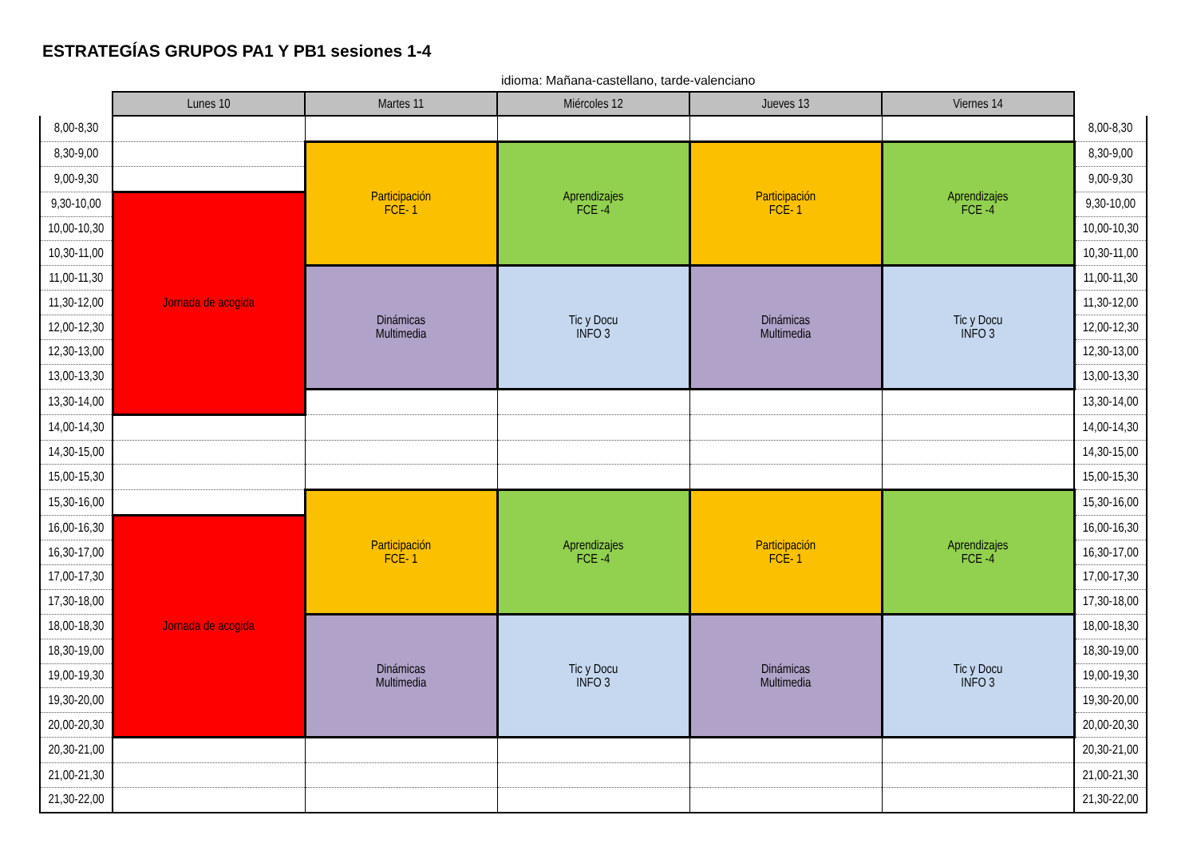ESTRATEGÍAS GRUPOS PA1 Y PB1 sesiones 1-4
idioma: Mañana-castellano, tarde-valenciano
| | Lunes 10 | Martes 11 | Miércoles 12 | Jueves 13 | Viernes 14 | |
| --- | --- | --- | --- | --- | --- | --- |
| 8,00-8,30 | | | | | | 8,00-8,30 |
| 8,30-9,00 | | Participación FCE- 1 | Aprendizajes FCE -4 | Participación FCE- 1 | Aprendizajes FCE -4 | 8,30-9,00 |
| 9,00-9,30 | | | | | | 9,00-9,30 |
| 9,30-10,00 | Jornada de acogida | | | | | 9,30-10,00 |
| 10,00-10,30 | | | | | | 10,00-10,30 |
| 10,30-11,00 | | | | | | 10,30-11,00 |
| 11,00-11,30 | | Dinámicas Multimedia | Tic y Docu INFO 3 | Dinámicas Multimedia | Tic y Docu INFO 3 | 11,00-11,30 |
| 11,30-12,00 | | | | | | 11,30-12,00 |
| 12,00-12,30 | | | | | | 12,00-12,30 |
| 12,30-13,00 | | | | | | 12,30-13,00 |
| 13,00-13,30 | | | | | | 13,00-13,30 |
| 13,30-14,00 | | | | | | 13,30-14,00 |
| 14,00-14,30 | | | | | | 14,00-14,30 |
| 14,30-15,00 | | | | | | 14,30-15,00 |
| 15,00-15,30 | | | | | | 15,00-15,30 |
| 15,30-16,00 | | Participación FCE- 1 | Aprendizajes FCE -4 | Participación FCE- 1 | Aprendizajes FCE -4 | 15,30-16,00 |
| 16,00-16,30 | Jornada de acogida | | | | | 16,00-16,30 |
| 16,30-17,00 | | | | | | 16,30-17,00 |
| 17,00-17,30 | | | | | | 17,00-17,30 |
| 17,30-18,00 | | | | | | 17,30-18,00 |
| 18,00-18,30 | | Dinámicas Multimedia | Tic y Docu INFO 3 | Dinámicas Multimedia | Tic y Docu INFO 3 | 18,00-18,30 |
| 18,30-19,00 | | | | | | 18,30-19,00 |
| 19,00-19,30 | | | | | | 19,00-19,30 |
| 19,30-20,00 | | | | | | 19,30-20,00 |
| 20,00-20,30 | | | | | | 20,00-20,30 |
| 20,30-21,00 | | | | | | 20,30-21,00 |
| 21,00-21,30 | | | | | | 21,00-21,30 |
| 21,30-22,00 | | | | | | 21,30-22,00 |